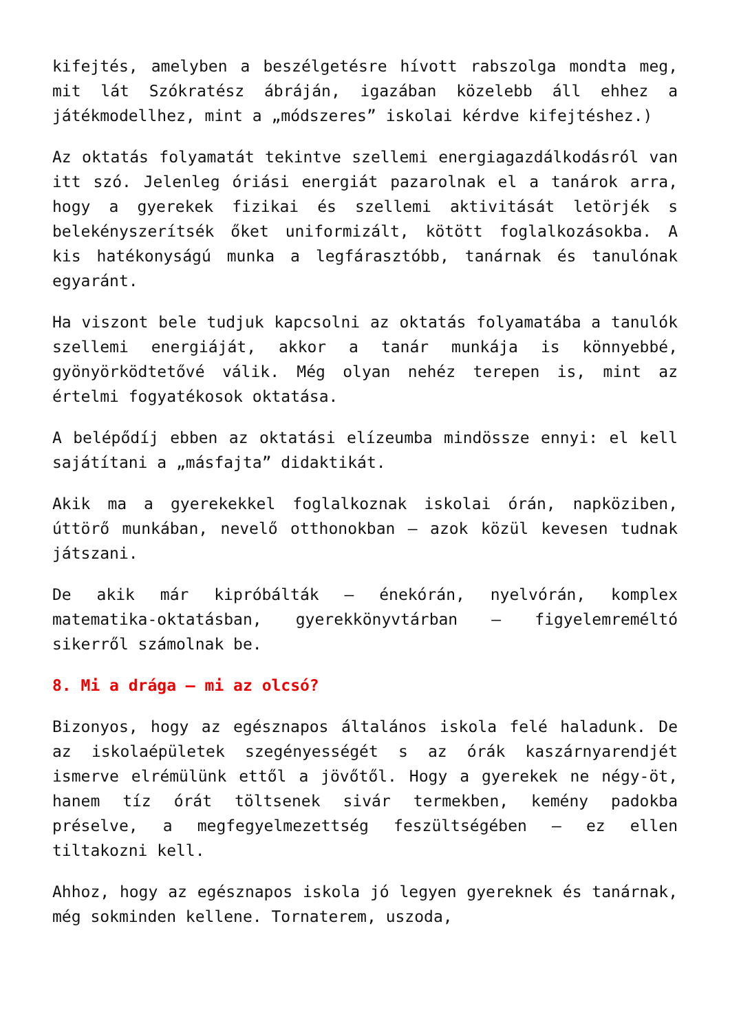kifejtés, amelyben a beszélgetésre hívott rabszolga mondta meg, mit lát Szókratész ábráján, igazában közelebb áll ehhez a játékmodellhez, mint a „módszeres” iskolai kérdve kifejtéshez.)
Az oktatás folyamatát tekintve szellemi energiagazdálkodásról van itt szó. Jelenleg óriási energiát pazarolnak el a tanárok arra, hogy a gyerekek fizikai és szellemi aktivitását letörjék s belekényszerítsék őket uniformizált, kötött foglalkozásokba. A kis hatékonyságú munka a legfárasztóbb, tanárnak és tanulónak egyaránt.
Ha viszont bele tudjuk kapcsolni az oktatás folyamatába a tanulók szellemi energiáját, akkor a tanár munkája is könnyebbé, gyönyörködtetővé válik. Még olyan nehéz terepen is, mint az értelmi fogyatékosok oktatása.
A belépődíj ebben az oktatási elízeumba mindössze ennyi: el kell sajátítani a „másfajta” didaktikát.
Akik ma a gyerekekkel foglalkoznak iskolai órán, napköziben, úttörő munkában, nevelő otthonokban – azok közül kevesen tudnak játszani.
De akik már kipróbálták – énekórán, nyelvórán, komplex matematika-oktatásban, gyerekkönyvtárban – figyelemreméltó sikerről számolnak be.
8. Mi a drága – mi az olcsó?
Bizonyos, hogy az egésznapos általános iskola felé haladunk. De az iskolaépületek szegényességét s az órák kaszárnyarendjét ismerve elrémülünk ettől a jövőtől. Hogy a gyerekek ne négy-öt, hanem tíz órát töltsenek sivár termekben, kemény padokba préselve, a megfegyelmezettség feszültségében – ez ellen tiltakozni kell.
Ahhoz, hogy az egésznapos iskola jó legyen gyereknek és tanárnak, még sokminden kellene. Tornaterem, uszoda,